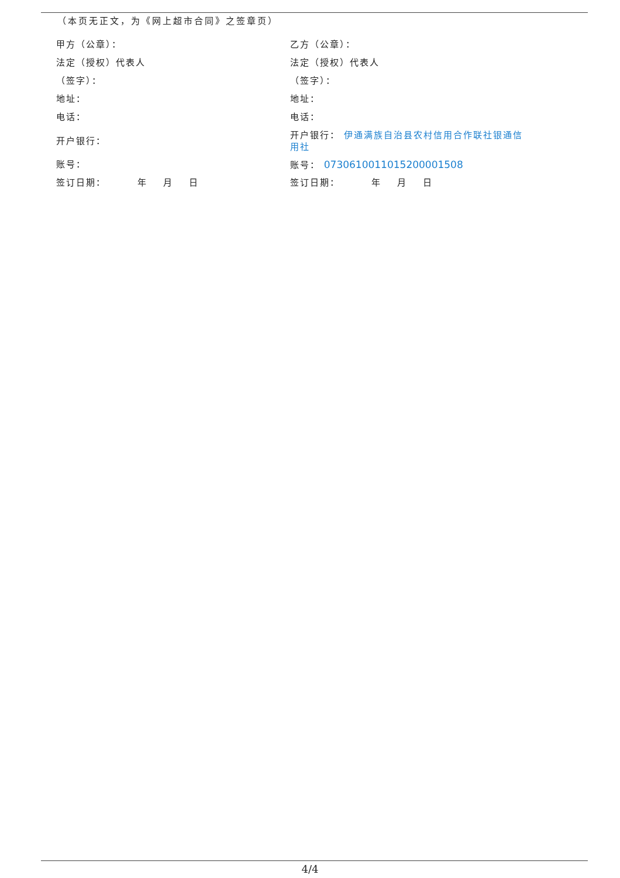（本页无正文，为《网上超市合同》之签章页）
甲方（公章）：
法定（授权）代表人
（签字）：
地址：
电话：
开户银行：
账号：
签订日期： 年 月 日
乙方（公章）：
法定（授权）代表人
（签字）：
地址：
电话：
开户银行： 伊通满族自治县农村信用合作联社银通信用社
账号： 07306100110152000015​08
签订日期： 年 月 日
4/4